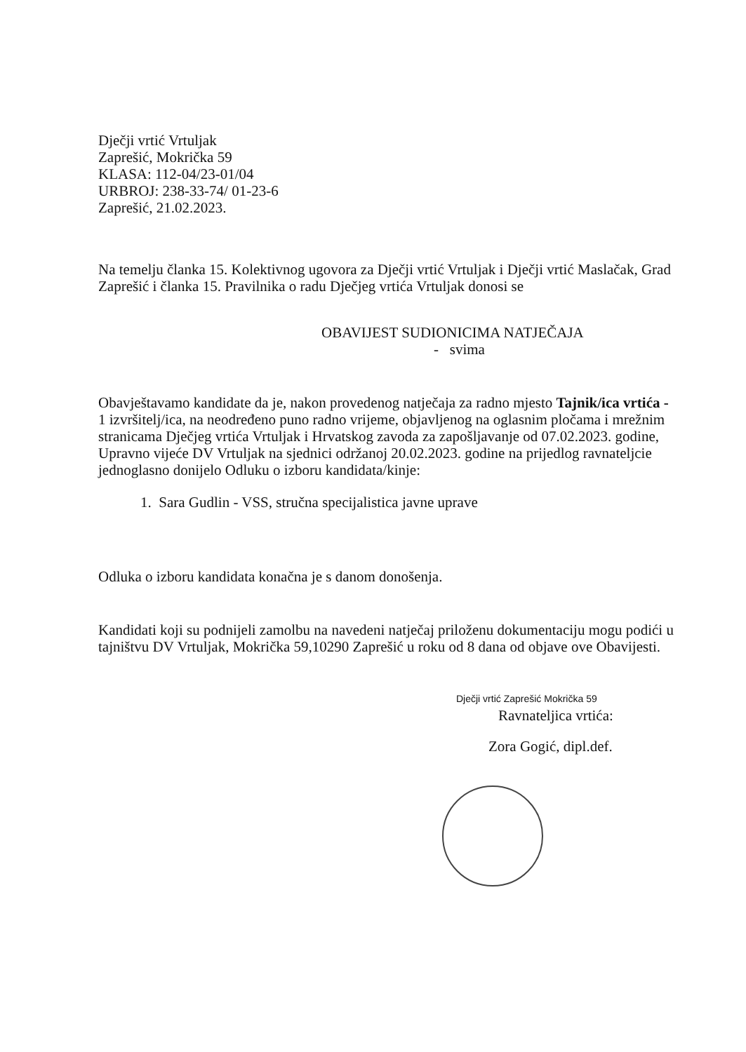Dječji vrtić Vrtuljak
Zaprešić, Mokrička 59
KLASA: 112-04/23-01/04
URBROJ: 238-33-74/ 01-23-6
Zaprešić, 21.02.2023.
Na temelju članka 15. Kolektivnog ugovora za Dječji vrtić Vrtuljak i Dječji vrtić Maslačak, Grad Zaprešić i članka 15. Pravilnika o radu Dječjeg vrtića Vrtuljak donosi se
OBAVIJEST SUDIONICIMA NATJEČAJA
- svima
Obavještavamo kandidate da je, nakon provedenog natječaja za radno mjesto Tajnik/ica vrtića - 1 izvršitelj/ica, na neodređeno puno radno vrijeme, objavljenog na oglasnim pločama i mrežnim stranicama Dječjeg vrtića Vrtuljak i Hrvatskog zavoda za zapošljavanje od 07.02.2023. godine, Upravno vijeće DV Vrtuljak na sjednici održanoj 20.02.2023. godine na prijedlog ravnateljcie jednoglasno donijelo Odluku o izboru kandidata/kinje:
1. Sara Gudlin - VSS, stručna specijalistica javne uprave
Odluka o izboru kandidata konačna je s danom donošenja.
Kandidati koji su podnijeli zamolbu na navedeni natječaj priloženu dokumentaciju mogu podići u tajništvu DV Vrtuljak, Mokrička 59,10290 Zaprešić u roku od 8 dana od objave ove Obavijesti.
Dječji vrtić Zaprešić Mokrička 59
Ravnateljica vrtića:
Zora Gogić, dipl.def.